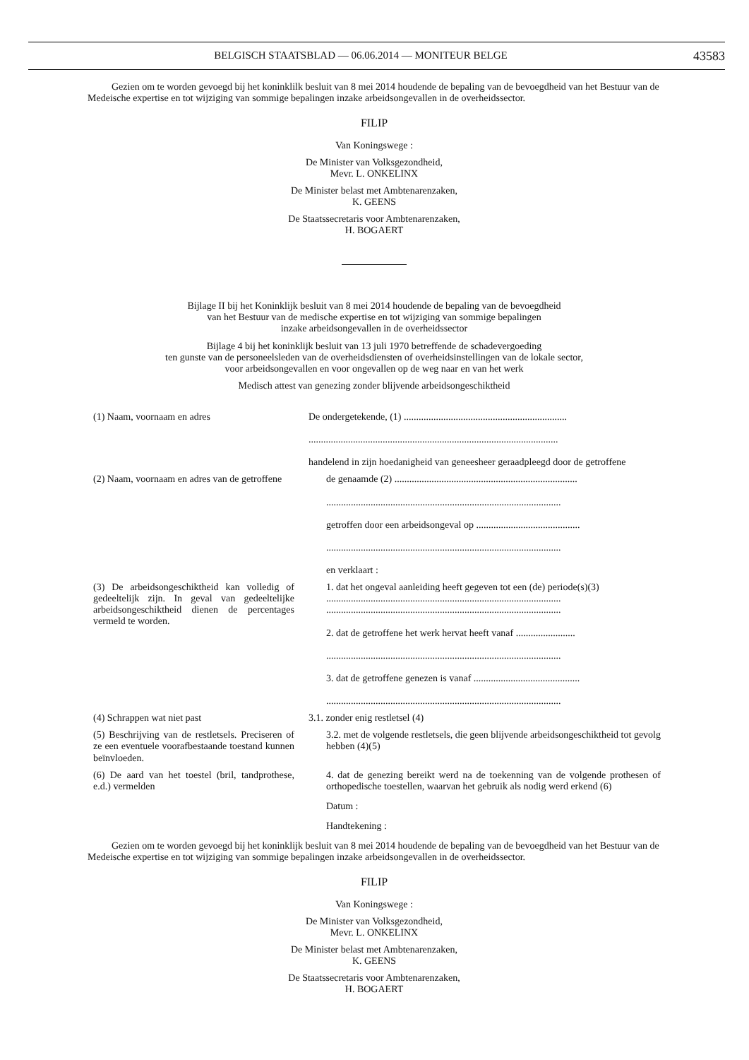BELGISCH STAATSBLAD — 06.06.2014 — MONITEUR BELGE 43583
Gezien om te worden gevoegd bij het koninklilk besluit van 8 mei 2014 houdende de bepaling van de bevoegdheid van het Bestuur van de Medeische expertise en tot wijziging van sommige bepalingen inzake arbeidsongevallen in de overheidssector.
FILIP
Van Koningswege :
De Minister van Volksgezondheid,
Mevr. L. ONKELINX
De Minister belast met Ambtenarenzaken,
K. GEENS
De Staatssecretaris voor Ambtenarenzaken,
H. BOGAERT
Bijlage II bij het Koninklijk besluit van 8 mei 2014 houdende de bepaling van de bevoegdheid
van het Bestuur van de medische expertise en tot wijziging van sommige bepalingen
inzake arbeidsongevallen in de overheidssector
Bijlage 4 bij het koninklijk besluit van 13 juli 1970 betreffende de schadevergoeding
ten gunste van de personeelsleden van de overheidsdiensten of overheidsinstellingen van de lokale sector,
voor arbeidsongevallen en voor ongevallen op de weg naar en van het werk
Medisch attest van genezing zonder blijvende arbeidsongeschiktheid
(1) Naam, voornaam en adres De ondergetekende, (1) ..................................................................
.....................................................................................................
handelend in zijn hoedanigheid van geneesheer geraadpleegd door de getroffene
(2) Naam, voornaam en adres van de getroffene
de genaamde (2) ..........................................................................
...............................................................................................
getroffen door een arbeidsongeval op ..........................................
...............................................................................................
en verklaart :
(3) De arbeidsongeschiktheid kan volledig of gedeeltelijk zijn. In geval van gedeeltelijke arbeidsongeschiktheid dienen de percentages vermeld te worden.
1. dat het ongeval aanleiding heeft gegeven tot een (de) periode(s)(3)
...............................................................................................
...............................................................................................
2. dat de getroffene het werk hervat heeft vanaf ........................
...............................................................................................
3. dat de getroffene genezen is vanaf ...........................................
...............................................................................................
(4) Schrappen wat niet past 3.1. zonder enig restletsel (4)
(5) Beschrijving van de restletsels. Preciseren of ze een eventuele voorafbestaande toestand kunnen beïnvloeden.
3.2. met de volgende restletsels, die geen blijvende arbeidsongeschiktheid tot gevolg hebben (4)(5)
(6) De aard van het toestel (bril, tandprothese, e.d.) vermelden
4. dat de genezing bereikt werd na de toekenning van de volgende prothesen of orthopedische toestellen, waarvan het gebruik als nodig werd erkend (6)
Datum :
Handtekening :
Gezien om te worden gevoegd bij het koninklijk besluit van 8 mei 2014 houdende de bepaling van de bevoegdheid van het Bestuur van de Medeische expertise en tot wijziging van sommige bepalingen inzake arbeidsongevallen in de overheidssector.
FILIP
Van Koningswege :
De Minister van Volksgezondheid,
Mevr. L. ONKELINX
De Minister belast met Ambtenarenzaken,
K. GEENS
De Staatssecretaris voor Ambtenarenzaken,
H. BOGAERT